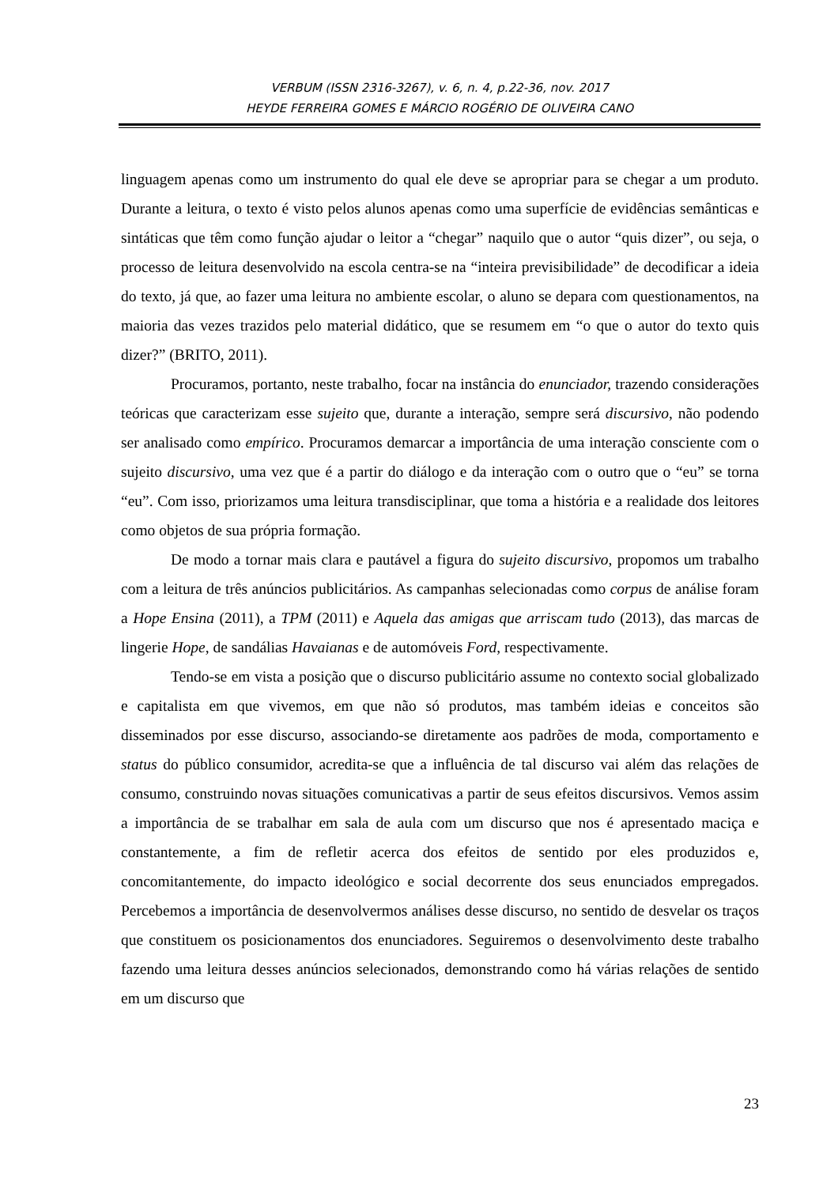VERBUM (ISSN 2316-3267), v. 6, n. 4, p.22-36, nov. 2017
HEYDE FERREIRA GOMES E MÁRCIO ROGÉRIO DE OLIVEIRA CANO
linguagem apenas como um instrumento do qual ele deve se apropriar para se chegar a um produto. Durante a leitura, o texto é visto pelos alunos apenas como uma superfície de evidências semânticas e sintáticas que têm como função ajudar o leitor a “chegar” naquilo que o autor “quis dizer”, ou seja, o processo de leitura desenvolvido na escola centra-se na “inteira previsibilidade” de decodificar a ideia do texto, já que, ao fazer uma leitura no ambiente escolar, o aluno se depara com questionamentos, na maioria das vezes trazidos pelo material didático, que se resumem em “o que o autor do texto quis dizer?” (BRITO, 2011).
Procuramos, portanto, neste trabalho, focar na instância do enunciador, trazendo considerações teóricas que caracterizam esse sujeito que, durante a interação, sempre será discursivo, não podendo ser analisado como empírico. Procuramos demarcar a importância de uma interação consciente com o sujeito discursivo, uma vez que é a partir do diálogo e da interação com o outro que o “eu” se torna “eu”. Com isso, priorizamos uma leitura transdisciplinar, que toma a história e a realidade dos leitores como objetos de sua própria formação.
De modo a tornar mais clara e pautável a figura do sujeito discursivo, propomos um trabalho com a leitura de três anúncios publicitários. As campanhas selecionadas como corpus de análise foram a Hope Ensina (2011), a TPM (2011) e Aquela das amigas que arriscam tudo (2013), das marcas de lingerie Hope, de sandálias Havaianas e de automóveis Ford, respectivamente.
Tendo-se em vista a posição que o discurso publicitário assume no contexto social globalizado e capitalista em que vivemos, em que não só produtos, mas também ideias e conceitos são disseminados por esse discurso, associando-se diretamente aos padrões de moda, comportamento e status do público consumidor, acredita-se que a influência de tal discurso vai além das relações de consumo, construindo novas situações comunicativas a partir de seus efeitos discursivos. Vemos assim a importância de se trabalhar em sala de aula com um discurso que nos é apresentado maciça e constantemente, a fim de refletir acerca dos efeitos de sentido por eles produzidos e, concomitantemente, do impacto ideológico e social decorrente dos seus enunciados empregados. Percebemos a importância de desenvolvermos análises desse discurso, no sentido de desvelar os traços que constituem os posicionamentos dos enunciadores. Seguiremos o desenvolvimento deste trabalho fazendo uma leitura desses anúncios selecionados, demonstrando como há várias relações de sentido em um discurso que
23